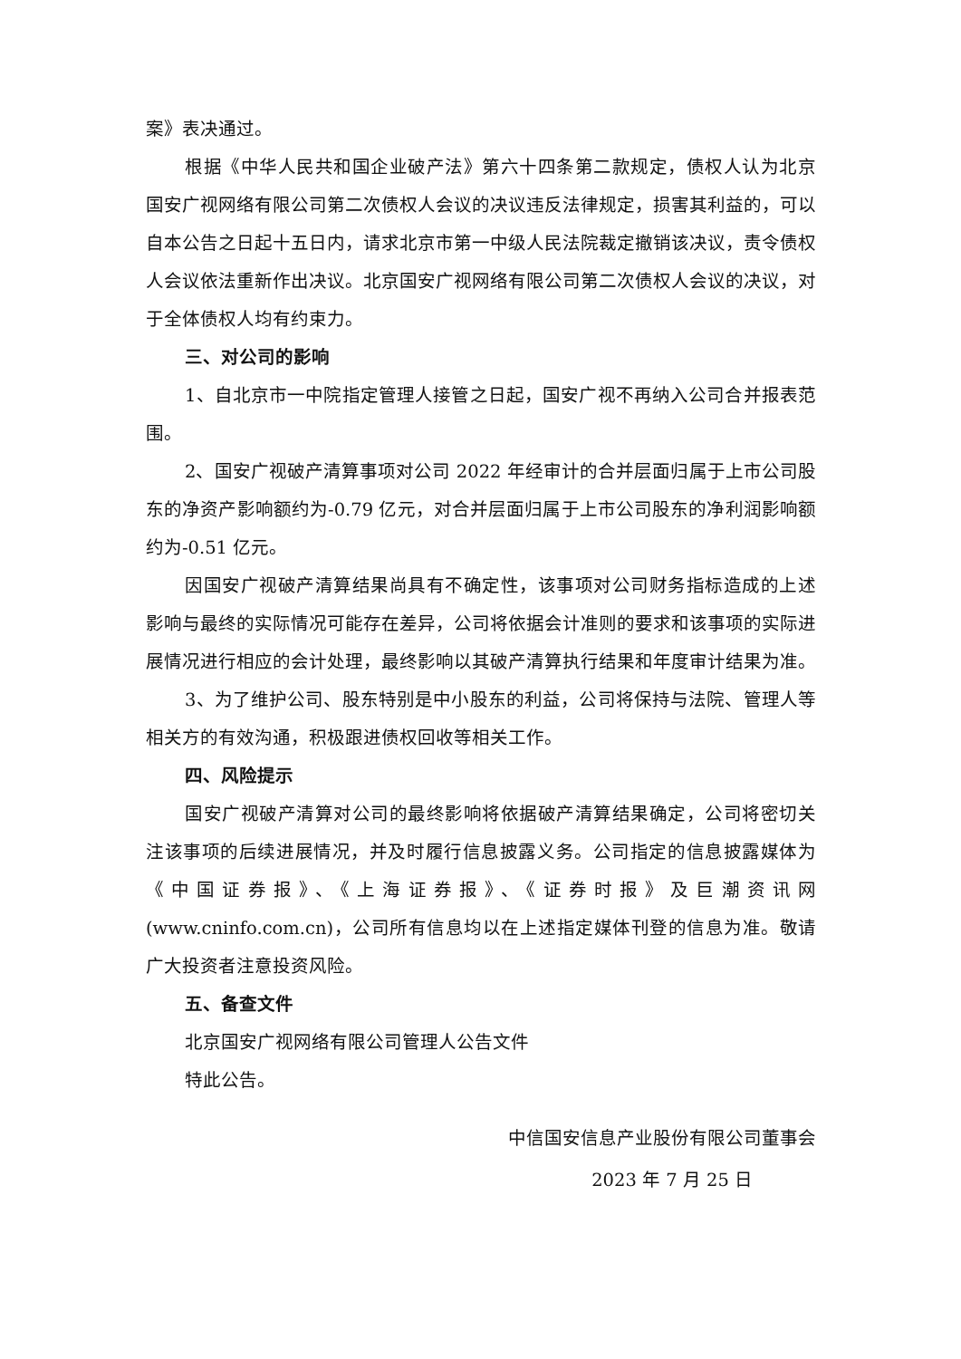案》表决通过。
根据《中华人民共和国企业破产法》第六十四条第二款规定，债权人认为北京国安广视网络有限公司第二次债权人会议的决议违反法律规定，损害其利益的，可以自本公告之日起十五日内，请求北京市第一中级人民法院裁定撤销该决议，责令债权人会议依法重新作出决议。北京国安广视网络有限公司第二次债权人会议的决议，对于全体债权人均有约束力。
三、对公司的影响
1、自北京市一中院指定管理人接管之日起，国安广视不再纳入公司合并报表范围。
2、国安广视破产清算事项对公司 2022 年经审计的合并层面归属于上市公司股东的净资产影响额约为-0.79 亿元，对合并层面归属于上市公司股东的净利润影响额约为-0.51 亿元。
因国安广视破产清算结果尚具有不确定性，该事项对公司财务指标造成的上述影响与最终的实际情况可能存在差异，公司将依据会计准则的要求和该事项的实际进展情况进行相应的会计处理，最终影响以其破产清算执行结果和年度审计结果为准。
3、为了维护公司、股东特别是中小股东的利益，公司将保持与法院、管理人等相关方的有效沟通，积极跟进债权回收等相关工作。
四、风险提示
国安广视破产清算对公司的最终影响将依据破产清算结果确定，公司将密切关注该事项的后续进展情况，并及时履行信息披露义务。公司指定的信息披露媒体为《中国证券报》、《上海证券报》、《证券时报》及巨潮资讯网(www.cninfo.com.cn)，公司所有信息均以在上述指定媒体刊登的信息为准。敬请广大投资者注意投资风险。
五、备查文件
北京国安广视网络有限公司管理人公告文件
特此公告。
中信国安信息产业股份有限公司董事会
2023 年 7 月 25 日